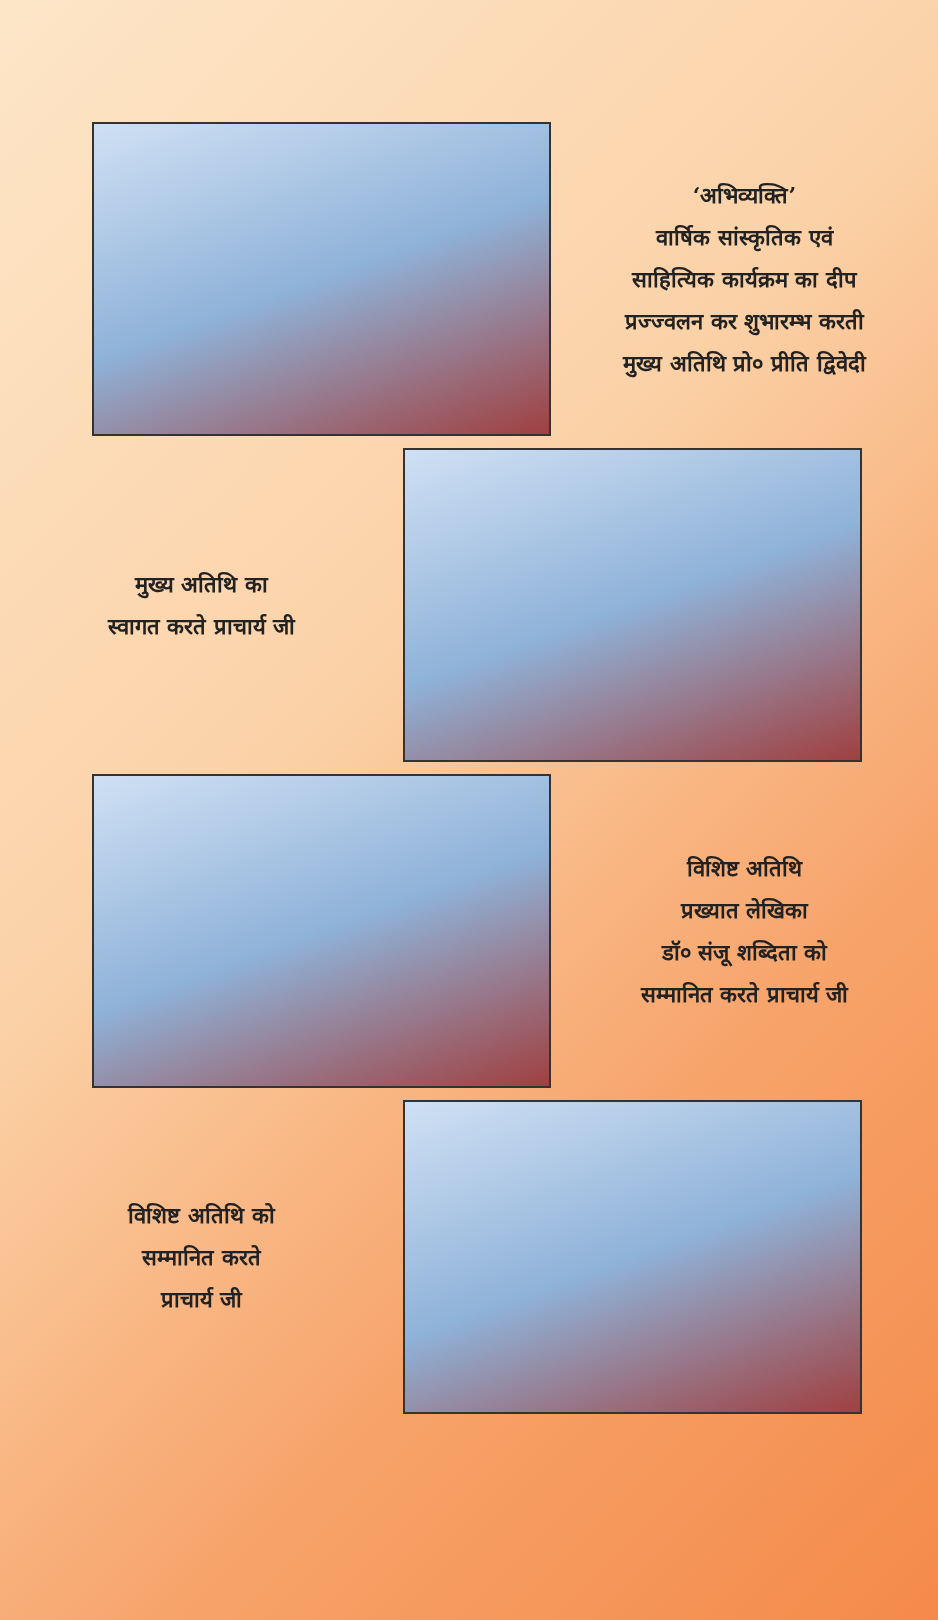‘अभिव्यक्ति’
वार्षिक सांस्कृतिक एवं
साहित्यिक कार्यक्रम का दीप
प्रज्ज्वलन कर शुभारम्भ करती
मुख्य अतिथि प्रो० प्रीति द्विवेदी
मुख्य अतिथि का
स्वागत करते प्राचार्य जी
विशिष्ट अतिथि
प्रख्यात लेखिका
डॉ० संजू शब्दिता को
सम्मानित करते प्राचार्य जी
विशिष्ट अतिथि को
सम्मानित करते
प्राचार्य जी